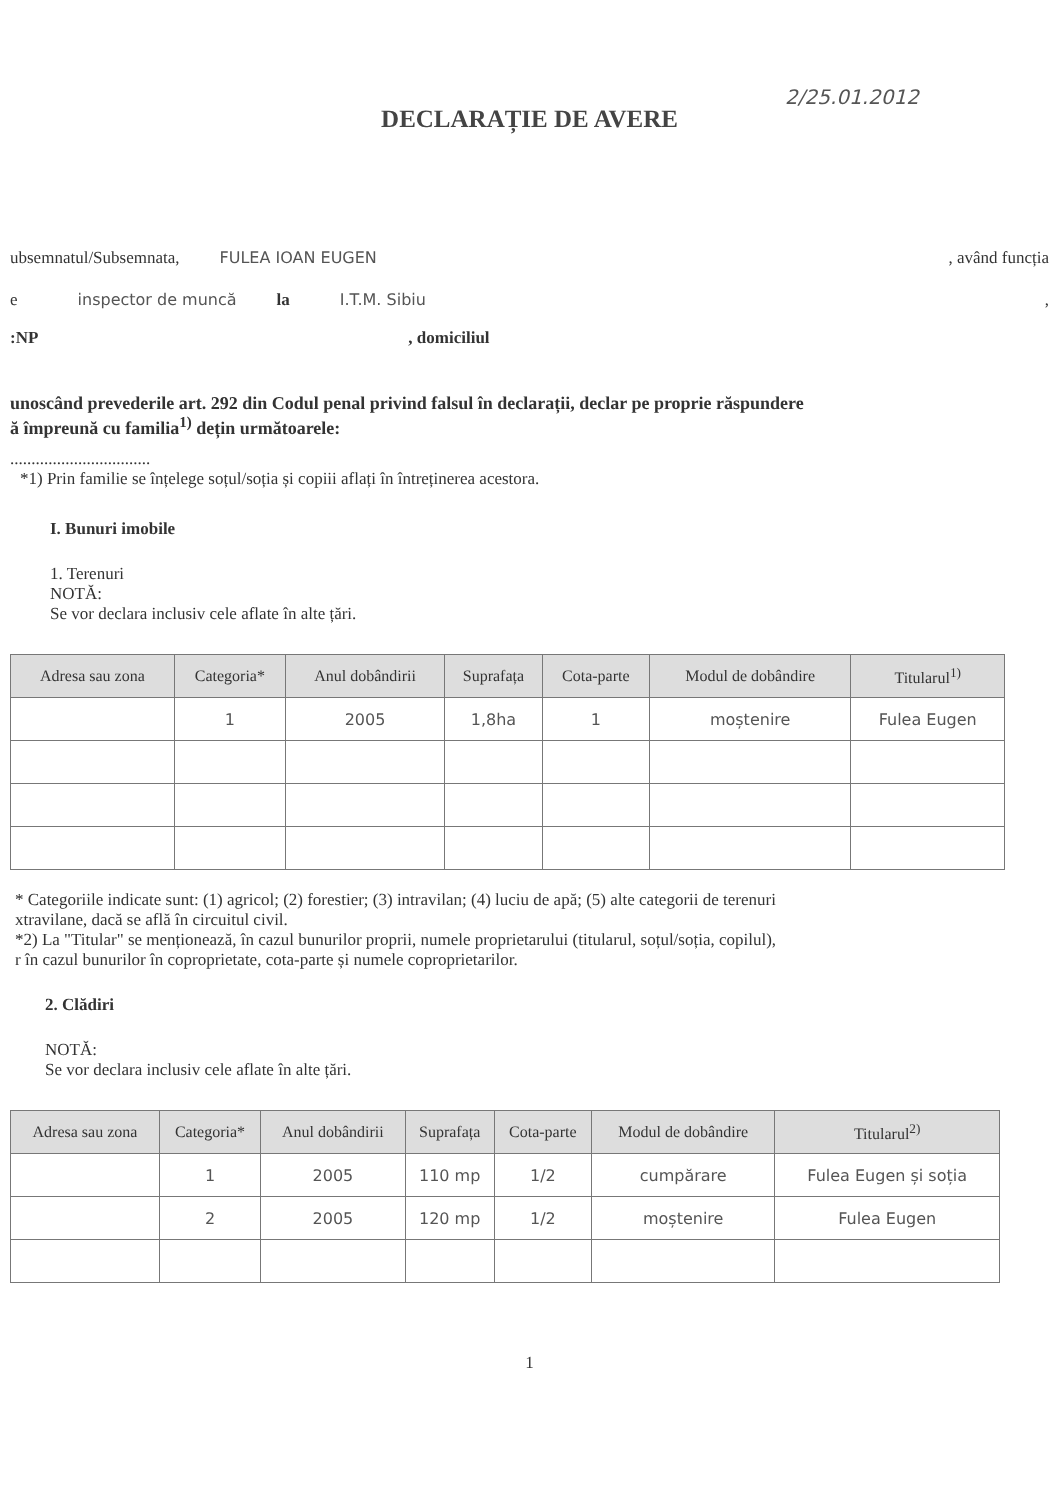2/25.01.2012
DECLARAȚIE DE AVERE
ubsemnatul/Subsemnata, FULEA IOAN EUGEN, având funcția
e inspector de muncă la I.T.M. Sibiu,
:NP, domiciliul
unoscând prevederile art. 292 din Codul penal privind falsul în declarații, declar pe proprie răspundere
ă împreună cu familia<sup>1)</sup> dețin următoarele:
.................................
*1) Prin familie se înțelege soțul/soția și copiii aflați în întreținerea acestora.
I. Bunuri imobile
1. Terenuri
NOTĂ:
Se vor declara inclusiv cele aflate în alte țări.
| Adresa sau zona | Categoria* | Anul dobândirii | Suprafața | Cota-parte | Modul de dobândire | Titularul<sup>1)</sup> |
| --- | --- | --- | --- | --- | --- | --- |
| | 1 | 2005 | 1,8ha | 1 | moștenire | Fulea Eugen |
* Categoriile indicate sunt: (1) agricol; (2) forestier; (3) intravilan; (4) luciu de apă; (5) alte categorii de terenuri
xtravilane, dacă se află în circuitul civil.
*2) La "Titular" se menționează, în cazul bunurilor proprii, numele proprietarului (titularul, soțul/soția, copilul),
r în cazul bunurilor în coproprietate, cota-parte și numele coproprietarilor.
2. Clădiri
NOTĂ:
Se vor declara inclusiv cele aflate în alte țări.
| Adresa sau zona | Categoria* | Anul dobândirii | Suprafața | Cota-parte | Modul de dobândire | Titularul<sup>2)</sup> |
| --- | --- | --- | --- | --- | --- | --- |
| | 1 | 2005 | 110 mp | 1/2 | cumpărare | Fulea Eugen și soția |
| | 2 | 2005 | 120 mp | 1/2 | moștenire | Fulea Eugen |
1